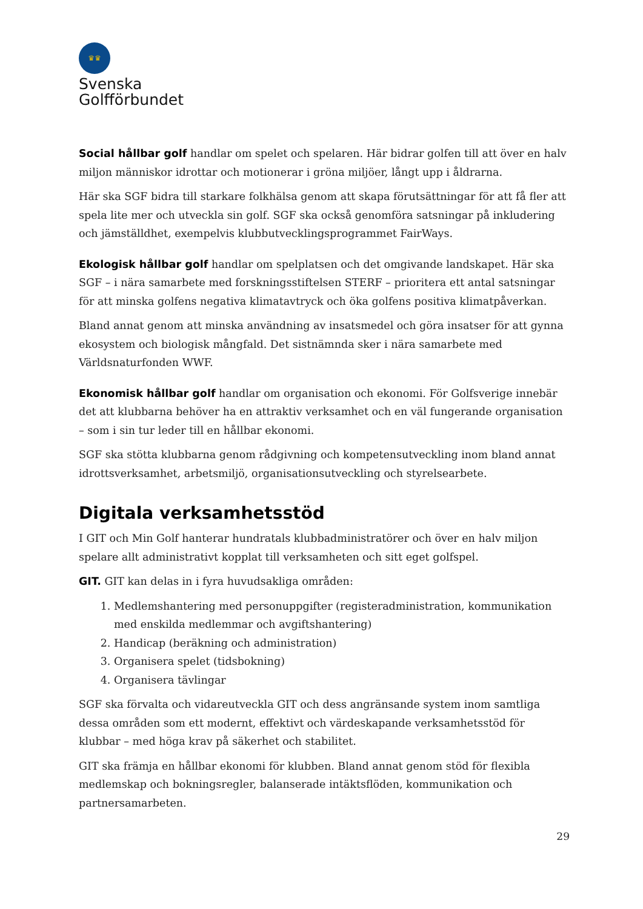♛♛
Svenska
Golfförbundet
Social hållbar golf handlar om spelet och spelaren. Här bidrar golfen till att över en halv miljon människor idrottar och motionerar i gröna miljöer, långt upp i åldrarna.
Här ska SGF bidra till starkare folkhälsa genom att skapa förutsättningar för att få fler att spela lite mer och utveckla sin golf. SGF ska också genomföra satsningar på inkludering och jämställdhet, exempelvis klubbutvecklingsprogrammet FairWays.
Ekologisk hållbar golf handlar om spelplatsen och det omgivande landskapet. Här ska SGF – i nära samarbete med forskningsstiftelsen STERF – prioritera ett antal satsningar för att minska golfens negativa klimatavtryck och öka golfens positiva klimatpåverkan.
Bland annat genom att minska användning av insatsmedel och göra insatser för att gynna ekosystem och biologisk mångfald. Det sistnämnda sker i nära samarbete med Världsnaturfonden WWF.
Ekonomisk hållbar golf handlar om organisation och ekonomi. För Golfsverige innebär det att klubbarna behöver ha en attraktiv verksamhet och en väl fungerande organisation – som i sin tur leder till en hållbar ekonomi.
SGF ska stötta klubbarna genom rådgivning och kompetensutveckling inom bland annat idrottsverksamhet, arbetsmiljö, organisationsutveckling och styrelsearbete.
Digitala verksamhetsstöd
I GIT och Min Golf hanterar hundratals klubbadministratörer och över en halv miljon spelare allt administrativt kopplat till verksamheten och sitt eget golfspel.
GIT. GIT kan delas in i fyra huvudsakliga områden:
1. Medlemshantering med personuppgifter (registeradministration, kommunikation med enskilda medlemmar och avgiftshantering)
2. Handicap (beräkning och administration)
3. Organisera spelet (tidsbokning)
4. Organisera tävlingar
SGF ska förvalta och vidareutveckla GIT och dess angränsande system inom samtliga dessa områden som ett modernt, effektivt och värdeskapande verksamhetsstöd för klubbar – med höga krav på säkerhet och stabilitet.
GIT ska främja en hållbar ekonomi för klubben. Bland annat genom stöd för flexibla medlemskap och bokningsregler, balanserade intäktsflöden, kommunikation och partnersamarbeten.
29